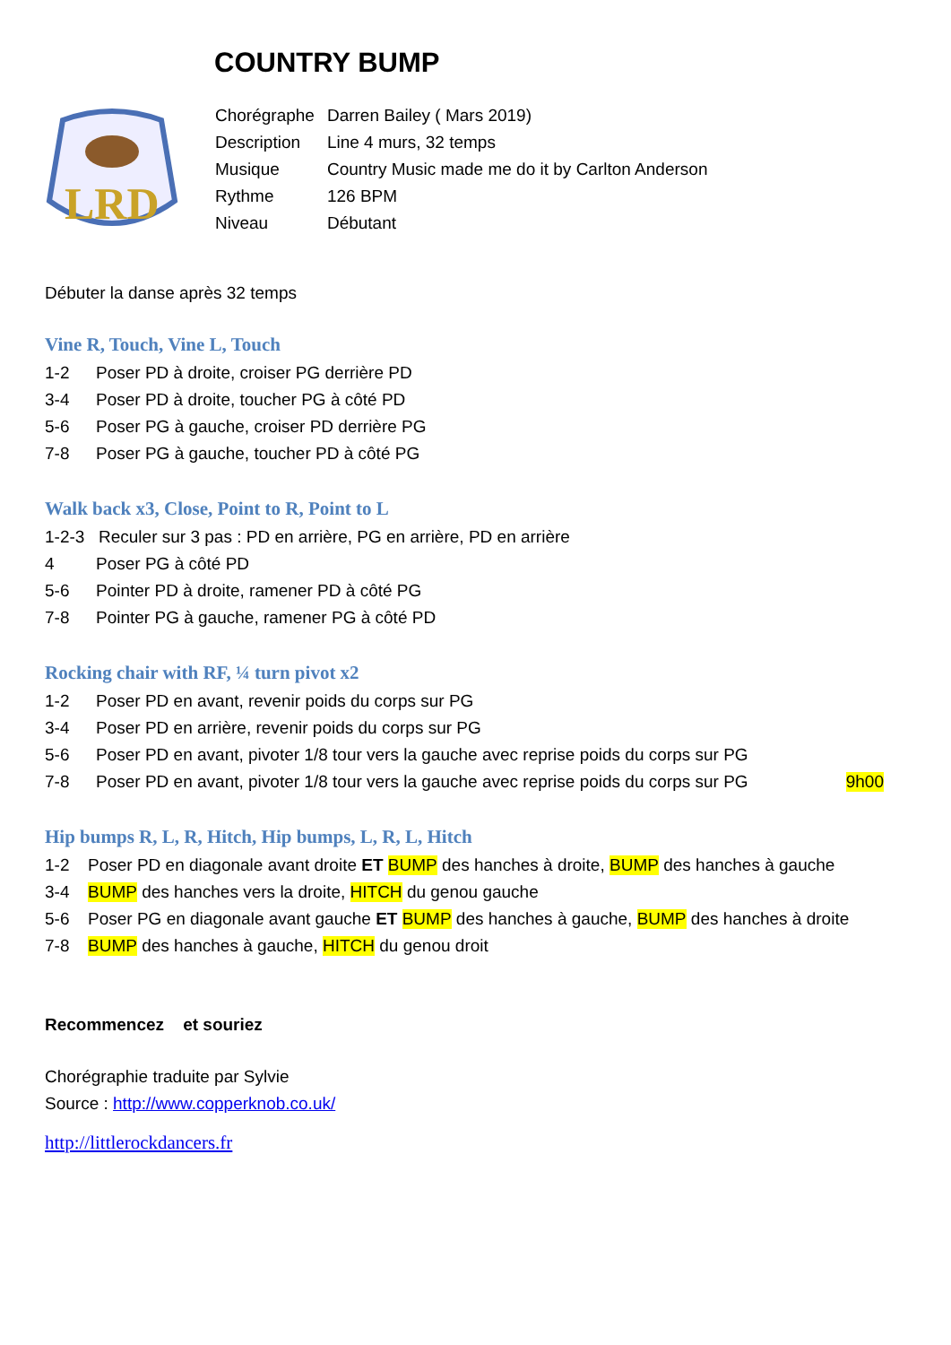COUNTRY BUMP
LRD
| Chorégraphe | Darren Bailey ( Mars 2019) |
| Description | Line 4 murs, 32 temps |
| Musique | Country Music made me do it by Carlton Anderson |
| Rythme | 126 BPM |
| Niveau | Débutant |
Débuter la danse après 32 temps
Vine R, Touch, Vine L, Touch
1-2 Poser PD à droite, croiser PG derrière PD
3-4 Poser PD à droite, toucher PG à côté PD
5-6 Poser PG à gauche, croiser PD derrière PG
7-8 Poser PG à gauche, toucher PD à côté PG
Walk back x3, Close, Point to R, Point to L
1-2-3 Reculer sur 3 pas : PD en arrière, PG en arrière, PD en arrière
4 Poser PG à côté PD
5-6 Pointer PD à droite, ramener PD à côté PG
7-8 Pointer PG à gauche, ramener PG à côté PD
Rocking chair with RF, ¼ turn pivot x2
1-2 Poser PD en avant, revenir poids du corps sur PG
3-4 Poser PD en arrière, revenir poids du corps sur PG
5-6 Poser PD en avant, pivoter 1/8 tour vers la gauche avec reprise poids du corps sur PG
7-8 Poser PD en avant, pivoter 1/8 tour vers la gauche avec reprise poids du corps sur PG 9h00
Hip bumps R, L, R, Hitch, Hip bumps, L, R, L, Hitch
1-2 Poser PD en diagonale avant droite ET BUMP des hanches à droite, BUMP des hanches à gauche
3-4 BUMP des hanches vers la droite, HITCH du genou gauche
5-6 Poser PG en diagonale avant gauche ET BUMP des hanches à gauche, BUMP des hanches à droite
7-8 BUMP des hanches à gauche, HITCH du genou droit
Recommencez et souriez
Chorégraphie traduite par Sylvie
Source : http://www.copperknob.co.uk/
http://littlerockdancers.fr